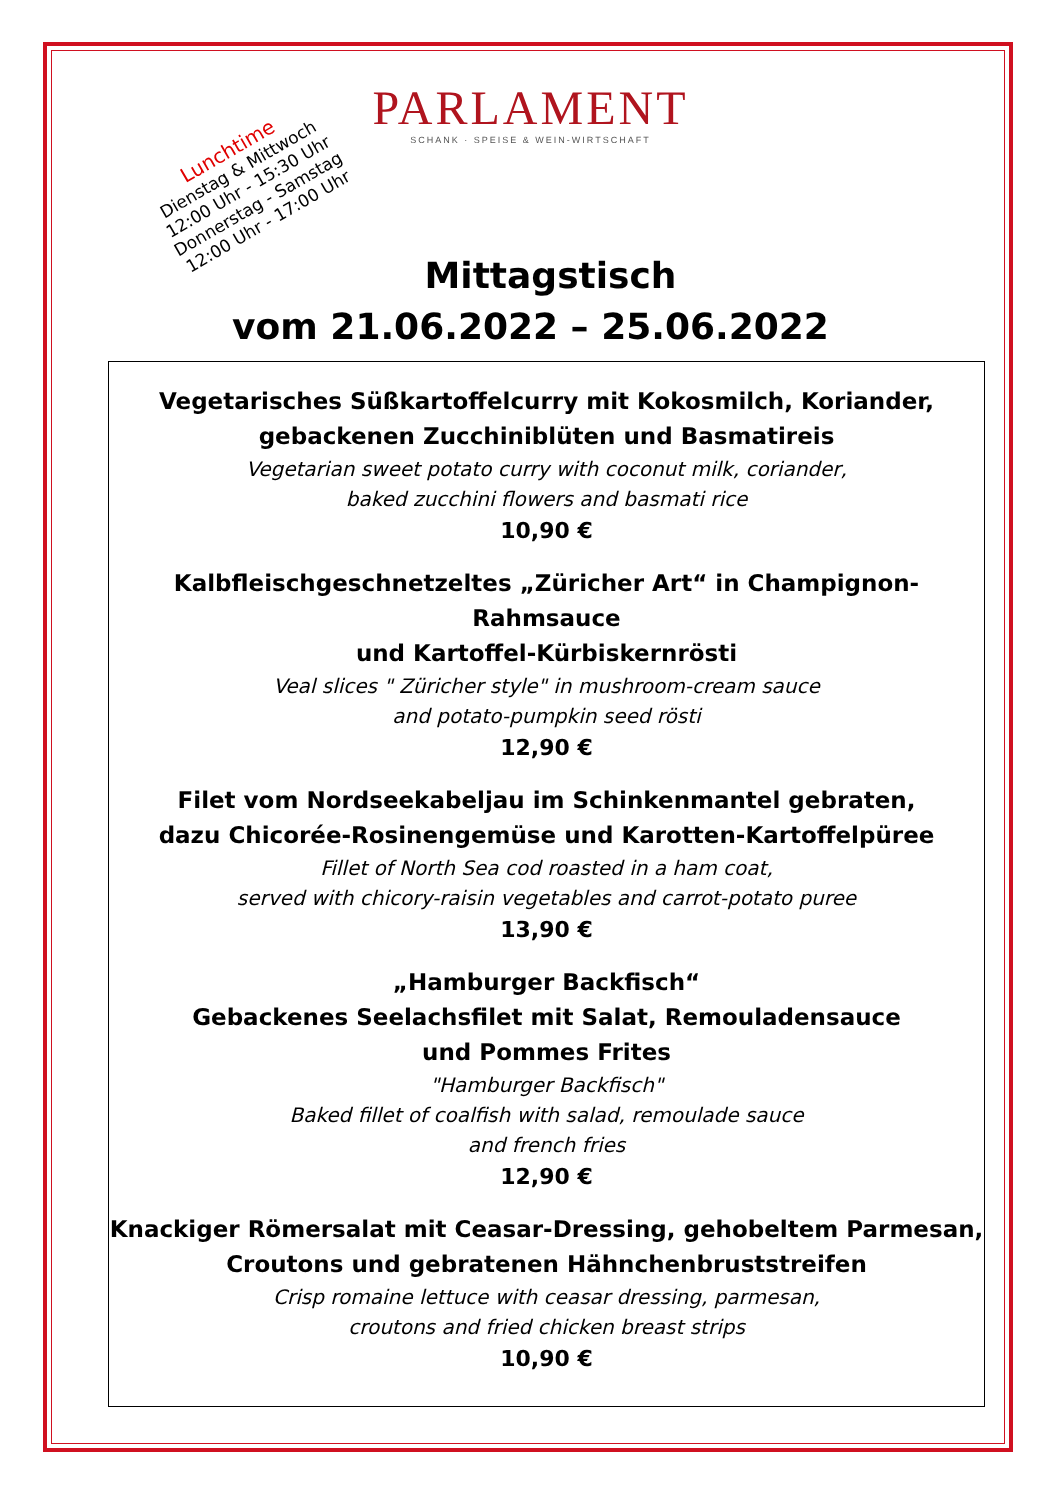PARLAMENT
SCHANK · SPEISE & WEIN-WIRTSCHAFT
Lunchtime
Dienstag & Mittwoch
12:00 Uhr - 15:30 Uhr
Donnerstag - Samstag
12:00 Uhr - 17:00 Uhr
Mittagstisch
vom 21.06.2022 – 25.06.2022
Vegetarisches Süßkartoffelcurry mit Kokosmilch, Koriander,
gebackenen Zucchiniblüten und Basmatireis
Vegetarian sweet potato curry with coconut milk, coriander,
baked zucchini flowers and basmati rice
10,90 €
Kalbfleischgeschnetzeltes „Züricher Art“ in Champignon-Rahmsauce
und Kartoffel-Kürbiskernrösti
Veal slices " Züricher style" in mushroom-cream sauce
and potato-pumpkin seed rösti
12,90 €
Filet vom Nordseekabeljau im Schinkenmantel gebraten,
dazu Chicorée-Rosinengemüse und Karotten-Kartoffelpüree
Fillet of North Sea cod roasted in a ham coat,
served with chicory-raisin vegetables and carrot-potato puree
13,90 €
„Hamburger Backfisch“
Gebackenes Seelachsfilet mit Salat, Remouladensauce
und Pommes Frites
"Hamburger Backfisch"
Baked fillet of coalfish with salad, remoulade sauce
and french fries
12,90 €
Knackiger Römersalat mit Ceasar-Dressing, gehobeltem Parmesan,
Croutons und gebratenen Hähnchenbruststreifen
Crisp romaine lettuce with ceasar dressing, parmesan,
croutons and fried chicken breast strips
10,90 €